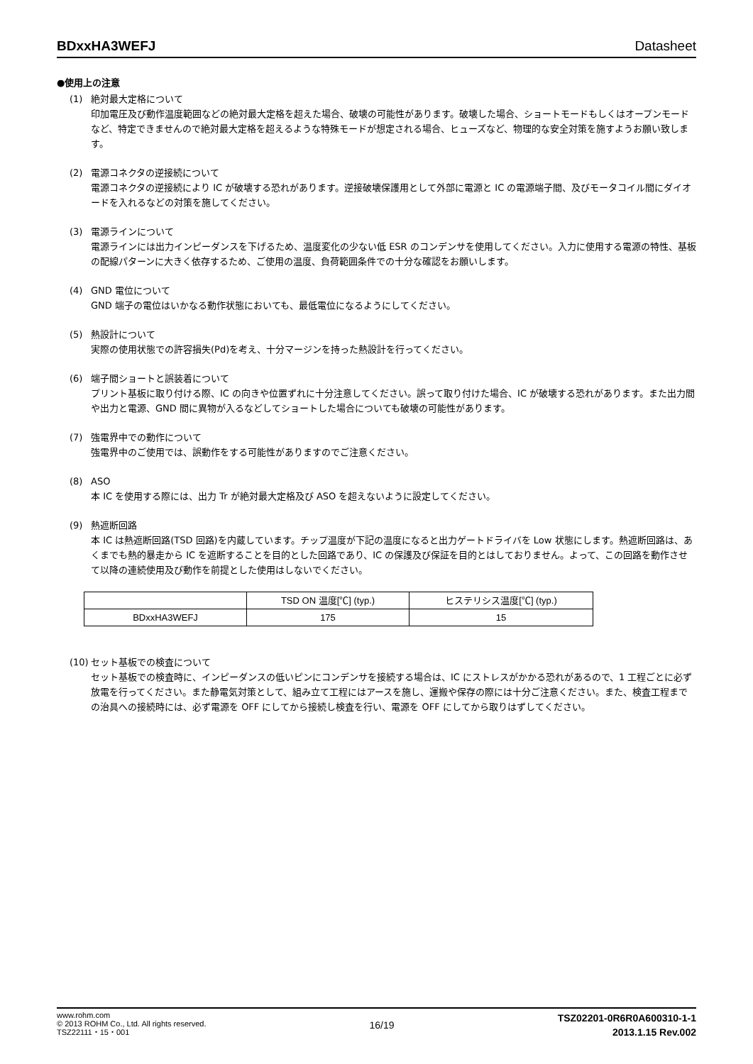BDxxHA3WEFJ Datasheet
●使用上の注意
(1) 絶対最大定格について
印加電圧及び動作温度範囲などの絶対最大定格を超えた場合、破壊の可能性があります。破壊した場合、ショートモードもしくはオープンモードなど、特定できませんので絶対最大定格を超えるような特殊モードが想定される場合、ヒューズなど、物理的な安全対策を施すようお願い致します。
(2) 電源コネクタの逆接続について
電源コネクタの逆接続により IC が破壊する恐れがあります。逆接破壊保護用として外部に電源と IC の電源端子間、及びモータコイル間にダイオードを入れるなどの対策を施してください。
(3) 電源ラインについて
電源ラインには出力インピーダンスを下げるため、温度変化の少ない低 ESR のコンデンサを使用してください。入力に使用する電源の特性、基板の配線パターンに大きく依存するため、ご使用の温度、負荷範囲条件での十分な確認をお願いします。
(4) GND 電位について
GND 端子の電位はいかなる動作状態においても、最低電位になるようにしてください。
(5) 熱設計について
実際の使用状態での許容損失(Pd)を考え、十分マージンを持った熱設計を行ってください。
(6) 端子間ショートと誤装着について
プリント基板に取り付ける際、IC の向きや位置ずれに十分注意してください。誤って取り付けた場合、IC が破壊する恐れがあります。また出力間や出力と電源、GND 間に異物が入るなどしてショートした場合についても破壊の可能性があります。
(7) 強電界中での動作について
強電界中のご使用では、誤動作をする可能性がありますのでご注意ください。
(8) ASO
本 IC を使用する際には、出力 Tr が絶対最大定格及び ASO を超えないように設定してください。
(9) 熱遮断回路
本 IC は熱遮断回路(TSD 回路)を内蔵しています。チップ温度が下記の温度になると出力ゲートドライバを Low 状態にします。熱遮断回路は、あくまでも熱的暴走から IC を遮断することを目的とした回路であり、IC の保護及び保証を目的とはしておりません。よって、この回路を動作させて以降の連続使用及び動作を前提とした使用はしないでください。
| | TSD ON 温度[℃] (typ.) | ヒステリシス温度[℃] (typ.) |
| --- | --- | --- |
| BDxxHA3WEFJ | 175 | 15 |
(10) セット基板での検査について
セット基板での検査時に、インピーダンスの低いピンにコンデンサを接続する場合は、IC にストレスがかかる恐れがあるので、1 工程ごとに必ず放電を行ってください。また静電気対策として、組み立て工程にはアースを施し、運搬や保存の際には十分ご注意ください。また、検査工程までの治具への接続時には、必ず電源を OFF にしてから接続し検査を行い、電源を OFF にしてから取りはずしてください。
www.rohm.com
© 2013 ROHM Co., Ltd. All rights reserved.
TSZ22111・15・001
16/19
TSZ02201-0R6R0A600310-1-1
2013.1.15 Rev.002